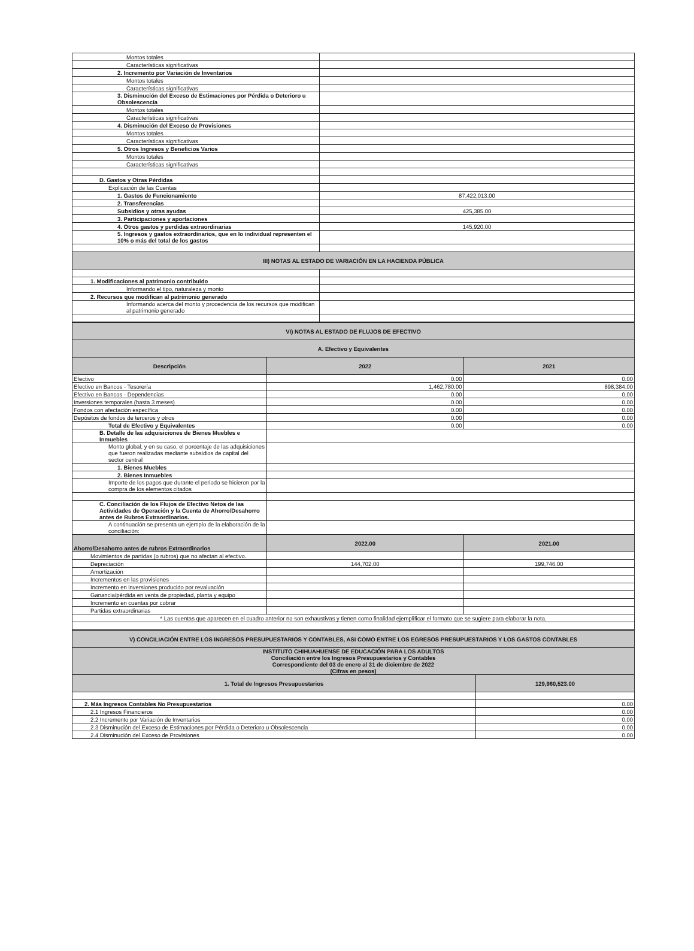| Montos totales | |
| Características significativas | |
| 2. Incremento por Variación de Inventarios | |
| Montos totales | |
| Características significativas | |
| 3. Disminución del Exceso de Estimaciones por Pérdida o Deterioro u Obsolescencia | |
| Montos totales | |
| Características significativas | |
| 4. Disminución del Exceso de Provisiones | |
| Montos totales | |
| Características significativas | |
| 5. Otros Ingresos y Beneficios Varios | |
| Montos totales | |
| Características significativas | |
| D. Gastos y Otras Pérdidas | |
| Explicación de las Cuentas | |
| 1. Gastos de Funcionamiento | 87,422,013.00 |
| 2. Transferencias | |
| Subsidios y otras ayudas | 425,385.00 |
| 3. Participaciones y aportaciones | |
| 4. Otros gastos y perdidas extraordinarias | 145,920.00 |
| 5. Ingresos y gastos extraordinarios, que en lo individual representen el 10% o más del total de los gastos | |
| III) NOTAS AL ESTADO DE VARIACIÓN EN LA HACIENDA PÚBLICA | |
| 1. Modificaciones al patrimonio contribuido | |
| Informando el tipo, naturaleza y monto | |
| 2. Recursos que modifican al patrimonio generado | |
| Informando acerca del monto y procedencia de los recursos que modifican al patrimonio generado | |
| VI) NOTAS AL ESTADO DE FLUJOS DE EFECTIVO | | |
| A. Efectivo y Equivalentes | | |
| Descripción | 2022 | 2021 |
| Efectivo | 0.00 | 0.00 |
| Efectivo en Bancos - Tesorería | 1,462,780.00 | 898,384.00 |
| Efectivo en Bancos - Dependencias | 0.00 | 0.00 |
| Inversiones temporales (hasta 3 meses) | 0.00 | 0.00 |
| Fondos con afectación específica | 0.00 | 0.00 |
| Depósitos de fondos de terceros y otros | 0.00 | 0.00 |
| Total de Efectivo y Equivalentes | 0.00 | 0.00 |
| B. Detalle de las adquisiciones de Bienes Muebles e Inmuebles | | |
| Monto global, y en su caso, el porcentaje de las adquisiciones que fueron realizadas mediante subsidios de capital del sector central | | |
| 1. Bienes Muebles | | |
| 2. Bienes Inmuebles | | |
| Importe de los pagos que durante el periodo se hicieron por la compra de los elementos citados | | |
| C. Conciliación de los Flujos de Efectivo Netos de las Actividades de Operación y la Cuenta de Ahorro/Desahorro antes de Rubros Extraordinarios. | | |
| A continuación se presenta un ejemplo de la elaboración de la conciliación: | | |
| Ahorro/Desahorro antes de rubros Extraordinarios | 2022.00 | 2021.00 |
| Movimientos de partidas (o rubros) que no afectan al efectivo. | | |
| Depreciación | 144,702.00 | 199,746.00 |
| Amortización | | |
| Incrementos en las provisiones | | |
| Incremento en inversiones producido por revaluación | | |
| Ganancia/pérdida en venta de propiedad, planta y equipo | | |
| Incremento en cuentas por cobrar | | |
| Partidas extraordinarias | | |
| * Las cuentas que aparecen en el cuadro anterior no son exhaustivas y tienen como finalidad ejemplificar el formato que se sugiere para elaborar la nota. | | |
| V) CONCILIACIÓN ENTRE LOS INGRESOS PRESUPUESTARIOS Y CONTABLES, ASI COMO ENTRE LOS EGRESOS PRESUPUESTARIOS Y LOS GASTOS CONTABLES | |
| INSTITUTO CHIHUAHUENSE DE EDUCACIÓN PARA LOS ADULTOS Conciliación entre los Ingresos Presupuestarios y Contables Correspondiente del 03 de enero al 31 de diciembre de 2022 (Cifras en pesos) | |
| 1. Total de Ingresos Presupuestarios | 129,960,523.00 |
| 2. Más Ingresos Contables No Presupuestarios | 0.00 |
| 2.1 Ingresos Financieros | 0.00 |
| 2.2 Incremento por Variación de Inventarios | 0.00 |
| 2.3 Disminución del Exceso de Estimaciones por Pérdida o Deterioro u Obsolescencia | 0.00 |
| 2.4 Disminución del Exceso de Provisiones | 0.00 |